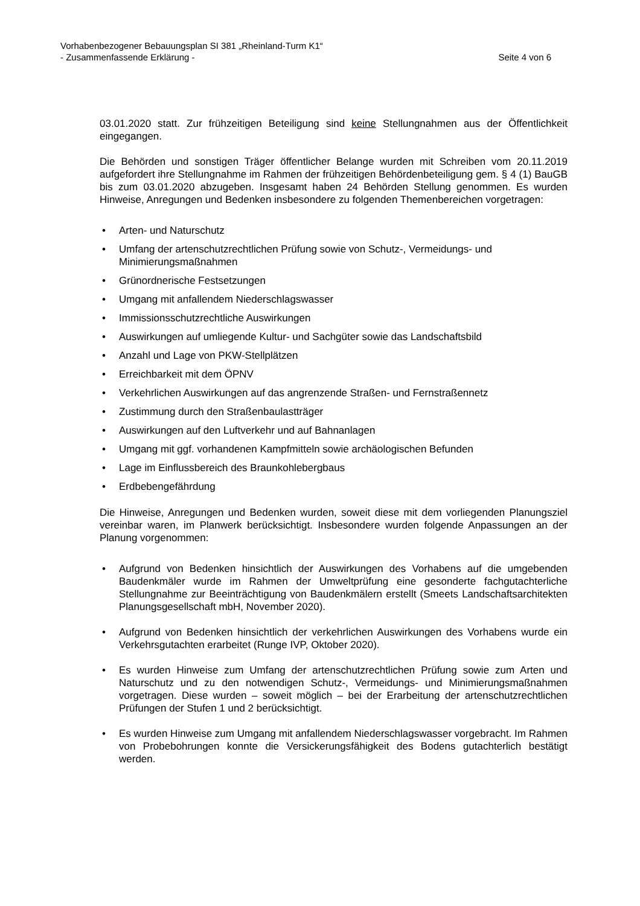Vorhabenbezogener Bebauungsplan SI 381 „Rheinland-Turm K1“
- Zusammenfassende Erklärung - Seite 4 von 6
03.01.2020 statt. Zur frühzeitigen Beteiligung sind keine Stellungnahmen aus der Öffentlichkeit eingegangen.
Die Behörden und sonstigen Träger öffentlicher Belange wurden mit Schreiben vom 20.11.2019 aufgefordert ihre Stellungnahme im Rahmen der frühzeitigen Behördenbeteiligung gem. § 4 (1) BauGB bis zum 03.01.2020 abzugeben. Insgesamt haben 24 Behörden Stellung genommen. Es wurden Hinweise, Anregungen und Bedenken insbesondere zu folgenden Themenbereichen vorgetragen:
• Arten- und Naturschutz
• Umfang der artenschutzrechtlichen Prüfung sowie von Schutz-, Vermeidungs- und Minimierungsmaßnahmen
• Grünordnerische Festsetzungen
• Umgang mit anfallendem Niederschlagswasser
• Immissionsschutzrechtliche Auswirkungen
• Auswirkungen auf umliegende Kultur- und Sachgüter sowie das Landschaftsbild
• Anzahl und Lage von PKW-Stellplätzen
• Erreichbarkeit mit dem ÖPNV
• Verkehrlichen Auswirkungen auf das angrenzende Straßen- und Fernstraßennetz
• Zustimmung durch den Straßenbaulastträger
• Auswirkungen auf den Luftverkehr und auf Bahnanlagen
• Umgang mit ggf. vorhandenen Kampfmitteln sowie archäologischen Befunden
• Lage im Einflussbereich des Braunkohlebergbaus
• Erdbebengefährdung
Die Hinweise, Anregungen und Bedenken wurden, soweit diese mit dem vorliegenden Planungsziel vereinbar waren, im Planwerk berücksichtigt. Insbesondere wurden folgende Anpassungen an der Planung vorgenommen:
• Aufgrund von Bedenken hinsichtlich der Auswirkungen des Vorhabens auf die umgebenden Baudenkmäler wurde im Rahmen der Umweltprüfung eine gesonderte fachgutachterliche Stellungnahme zur Beeinträchtigung von Baudenkmälern erstellt (Smeets Landschaftsarchitekten Planungsgesellschaft mbH, November 2020).
• Aufgrund von Bedenken hinsichtlich der verkehrlichen Auswirkungen des Vorhabens wurde ein Verkehrsgutachten erarbeitet (Runge IVP, Oktober 2020).
• Es wurden Hinweise zum Umfang der artenschutzrechtlichen Prüfung sowie zum Arten und Naturschutz und zu den notwendigen Schutz-, Vermeidungs- und Minimierungsmaßnahmen vorgetragen. Diese wurden – soweit möglich – bei der Erarbeitung der artenschutzrechtlichen Prüfungen der Stufen 1 und 2 berücksichtigt.
• Es wurden Hinweise zum Umgang mit anfallendem Niederschlagswasser vorgebracht. Im Rahmen von Probebohrungen konnte die Versickerungsfähigkeit des Bodens gutachterlich bestätigt werden.